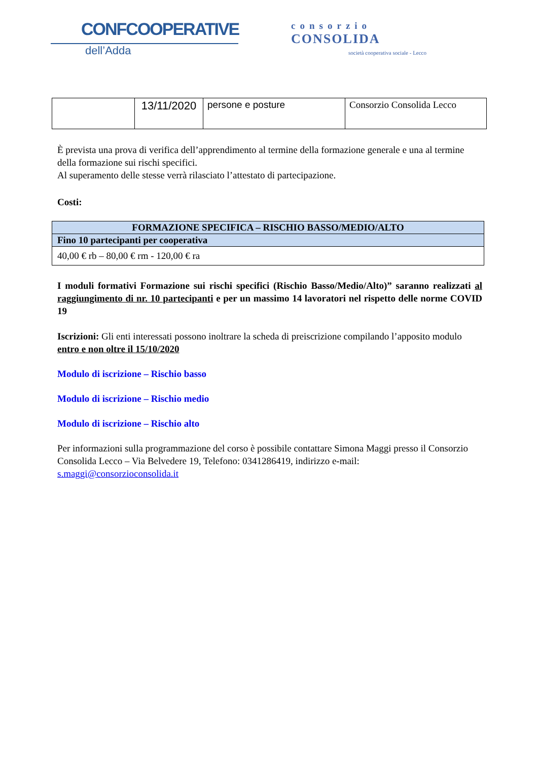CONFCOOPERATIVE
dell’Adda
consorzio
CONSOLIDA
società cooperativa sociale - Lecco
| | 13/11/2020 | persone e posture | Consorzio Consolida Lecco |
È prevista una prova di verifica dell’apprendimento al termine della formazione generale e una al termine della formazione sui rischi specifici.
Al superamento delle stesse verrà rilasciato l’attestato di partecipazione.
Costi:
| FORMAZIONE SPECIFICA – RISCHIO BASSO/MEDIO/ALTO |
| Fino 10 partecipanti per cooperativa |
| 40,00 € rb – 80,00 € rm - 120,00 € ra |
I moduli formativi Formazione sui rischi specifici (Rischio Basso/Medio/Alto)” saranno realizzati al raggiungimento di nr. 10 partecipanti e per un massimo 14 lavoratori nel rispetto delle norme COVID 19
Iscrizioni: Gli enti interessati possono inoltrare la scheda di preiscrizione compilando l’apposito modulo entro e non oltre il 15/10/2020
Modulo di iscrizione – Rischio basso
Modulo di iscrizione – Rischio medio
Modulo di iscrizione – Rischio alto
Per informazioni sulla programmazione del corso è possibile contattare Simona Maggi presso il Consorzio Consolida Lecco – Via Belvedere 19, Telefono: 0341286419, indirizzo e-mail: s.maggi@consorzioconsolida.it